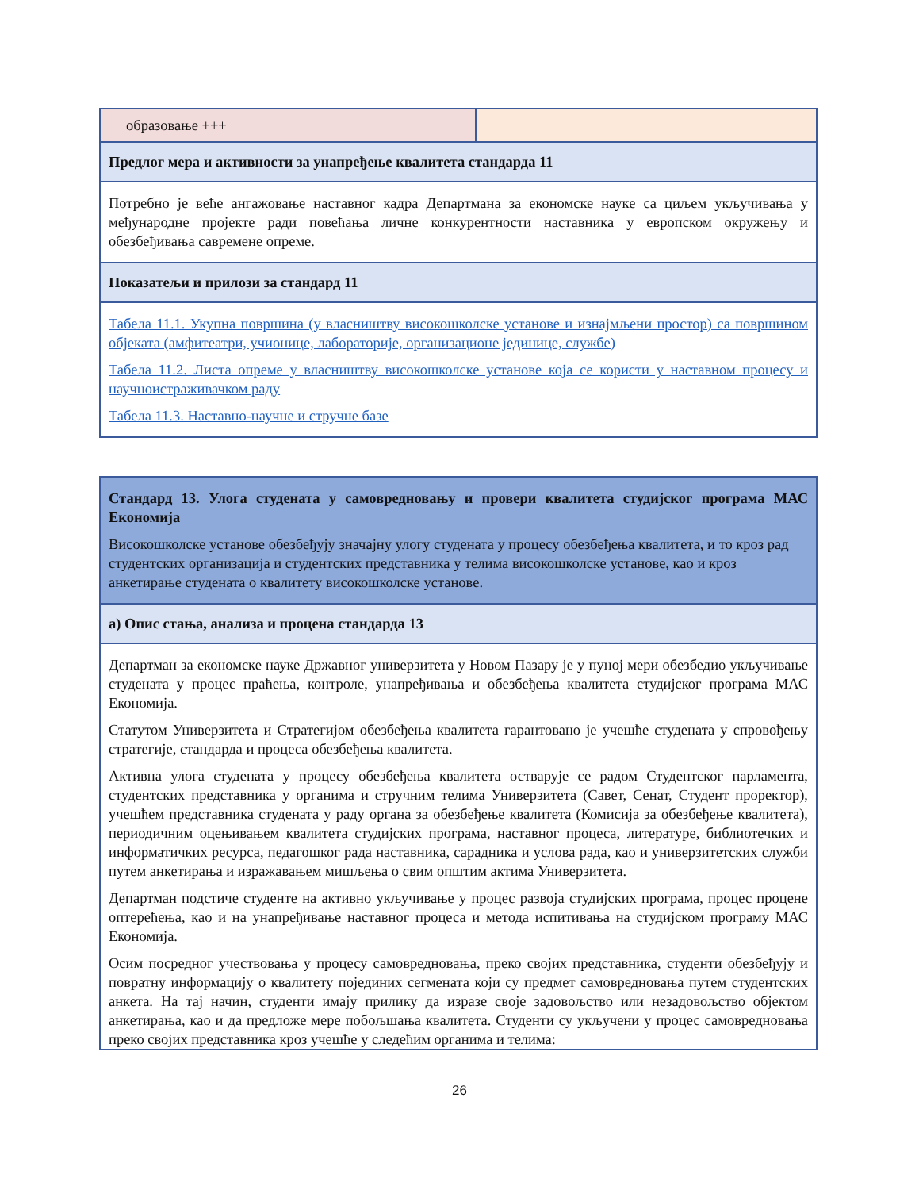| образовање +++ | |
| Предлог мера и активности за унапређење квалитета стандарда 11 | |
| Потребно је веће ангажовање наставног кадра Департмана за економске науке са циљем укључивања у међународне пројекте ради повећања личне конкурентности наставника у европском окружењу и обезбеђивања савремене опреме. | |
| Показатељи и прилози за стандард 11 | |
| Табела 11.1. Укупна површина (у власништву високошколске установе и изнајмљени простор) са површином објеката (амфитеатри, учионице, лабораторије, организационе јединице, службе) Табела 11.2. Листа опреме у власништву високошколске установе која се користи у наставном процесу и научноистраживачком раду Табела 11.3. Наставно-научне и стручне базе | |
| Стандард 13. Улога студената у самовредновању и провери квалитета студијског програма МАС Економија Високошколске установе обезбеђују значајну улогу студената у процесу обезбеђења квалитета, и то кроз рад студентских организација и студентских представника у телима високошколске установе, као и кроз анкетирање студената о квалитету високошколске установе. |
| а) Опис стања, анализа и процена стандарда 13 |
| Департман за економске науке Државног универзитета у Новом Пазару је у пуној мери обезбедио укључивање студената у процес праћења, контроле, унапређивања и обезбеђења квалитета студијског програма МАС Економија. Статутом Универзитета и Стратегијом обезбеђења квалитета гарантовано је учешће студената у спровођењу стратегије, стандарда и процеса обезбеђења квалитета. Активна улога студената у процесу обезбеђења квалитета остварује се радом Студентског парламента, студентских представника у органима и стручним телима Универзитета (Савет, Сенат, Студент проректор), учешћем представника студената у раду органа за обезбеђење квалитета (Комисија за обезбеђење квалитета), периодичним оцењивањем квалитета студијских програма, наставног процеса, литературе, библиотечких и информатичких ресурса, педагошког рада наставника, сарадника и услова рада, као и универзитетских служби путем анкетирања и изражавањем мишљења о свим општим актима Универзитета. Департман подстиче студенте на активно укључивање у процес развоја студијских програма, процес процене оптерећења, као и на унапређивање наставног процеса и метода испитивања на студијском програму МАС Економија. Осим посредног учествовања у процесу самовредновања, преко својих представника, студенти обезбеђују и повратну информацију о квалитету појединих сегмената који су предмет самовредновања путем студентских анкета. На тај начин, студенти имају прилику да изразе своје задовољство или незадовољство објектом анкетирања, као и да предложе мере побољшања квалитета. Студенти су укључени у процес самовредновања преко својих представника кроз учешће у следећим органима и телима: |
26